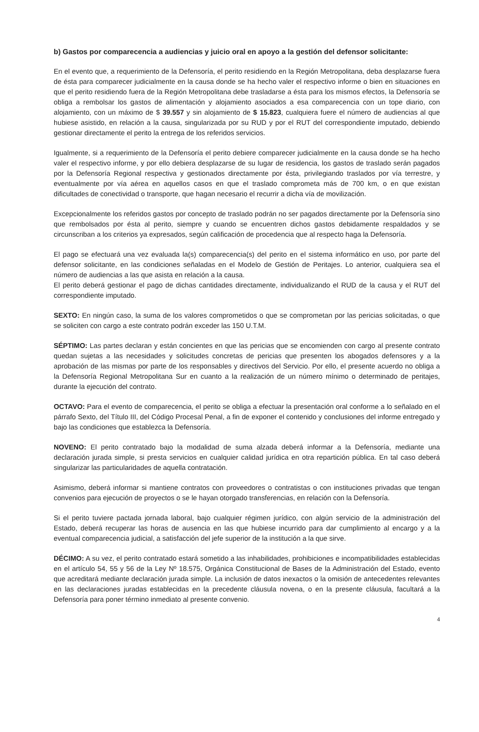b) Gastos por comparecencia a audiencias y juicio oral en apoyo a la gestión del defensor solicitante:
En el evento que, a requerimiento de la Defensoría, el perito residiendo en la Región Metropolitana, deba desplazarse fuera de ésta para comparecer judicialmente en la causa donde se ha hecho valer el respectivo informe o bien en situaciones en que el perito residiendo fuera de la Región Metropolitana debe trasladarse a ésta para los mismos efectos, la Defensoría se obliga a rembolsar los gastos de alimentación y alojamiento asociados a esa comparecencia con un tope diario, con alojamiento, con un máximo de $ 39.557 y sin alojamiento de $ 15.823, cualquiera fuere el número de audiencias al que hubiese asistido, en relación a la causa, singularizada por su RUD y por el RUT del correspondiente imputado, debiendo gestionar directamente el perito la entrega de los referidos servicios.
Igualmente, si a requerimiento de la Defensoría el perito debiere comparecer judicialmente en la causa donde se ha hecho valer el respectivo informe, y por ello debiera desplazarse de su lugar de residencia, los gastos de traslado serán pagados por la Defensoría Regional respectiva y gestionados directamente por ésta, privilegiando traslados por vía terrestre, y eventualmente por vía aérea en aquellos casos en que el traslado comprometa más de 700 km, o en que existan dificultades de conectividad o transporte, que hagan necesario el recurrir a dicha vía de movilización.
Excepcionalmente los referidos gastos por concepto de traslado podrán no ser pagados directamente por la Defensoría sino que rembolsados por ésta al perito, siempre y cuando se encuentren dichos gastos debidamente respaldados y se circunscriban a los criterios ya expresados, según calificación de procedencia que al respecto haga la Defensoría.
El pago se efectuará una vez evaluada la(s) comparecencia(s) del perito en el sistema informático en uso, por parte del defensor solicitante, en las condiciones señaladas en el Modelo de Gestión de Peritajes. Lo anterior, cualquiera sea el número de audiencias a las que asista en relación a la causa.
El perito deberá gestionar el pago de dichas cantidades directamente, individualizando el RUD de la causa y el RUT del correspondiente imputado.
SEXTO: En ningún caso, la suma de los valores comprometidos o que se comprometan por las pericias solicitadas, o que se soliciten con cargo a este contrato podrán exceder las 150 U.T.M.
SÉPTIMO: Las partes declaran y están concientes en que las pericias que se encomienden con cargo al presente contrato quedan sujetas a las necesidades y solicitudes concretas de pericias que presenten los abogados defensores y a la aprobación de las mismas por parte de los responsables y directivos del Servicio. Por ello, el presente acuerdo no obliga a la Defensoría Regional Metropolitana Sur en cuanto a la realización de un número mínimo o determinado de peritajes, durante la ejecución del contrato.
OCTAVO: Para el evento de comparecencia, el perito se obliga a efectuar la presentación oral conforme a lo señalado en el párrafo Sexto, del Título III, del Código Procesal Penal, a fin de exponer el contenido y conclusiones del informe entregado y bajo las condiciones que establezca la Defensoría.
NOVENO: El perito contratado bajo la modalidad de suma alzada deberá informar a la Defensoría, mediante una declaración jurada simple, si presta servicios en cualquier calidad jurídica en otra repartición pública. En tal caso deberá singularizar las particularidades de aquella contratación.
Asimismo, deberá informar si mantiene contratos con proveedores o contratistas o con instituciones privadas que tengan convenios para ejecución de proyectos o se le hayan otorgado transferencias, en relación con la Defensoría.
Si el perito tuviere pactada jornada laboral, bajo cualquier régimen jurídico, con algún servicio de la administración del Estado, deberá recuperar las horas de ausencia en las que hubiese incurrido para dar cumplimiento al encargo y a la eventual comparecencia judicial, a satisfacción del jefe superior de la institución a la que sirve.
DÉCIMO: A su vez, el perito contratado estará sometido a las inhabilidades, prohibiciones e incompatibilidades establecidas en el artículo 54, 55 y 56 de la Ley Nº 18.575, Orgánica Constitucional de Bases de la Administración del Estado, evento que acreditará mediante declaración jurada simple. La inclusión de datos inexactos o la omisión de antecedentes relevantes en las declaraciones juradas establecidas en la precedente cláusula novena, o en la presente cláusula, facultará a la Defensoría para poner término inmediato al presente convenio.
4